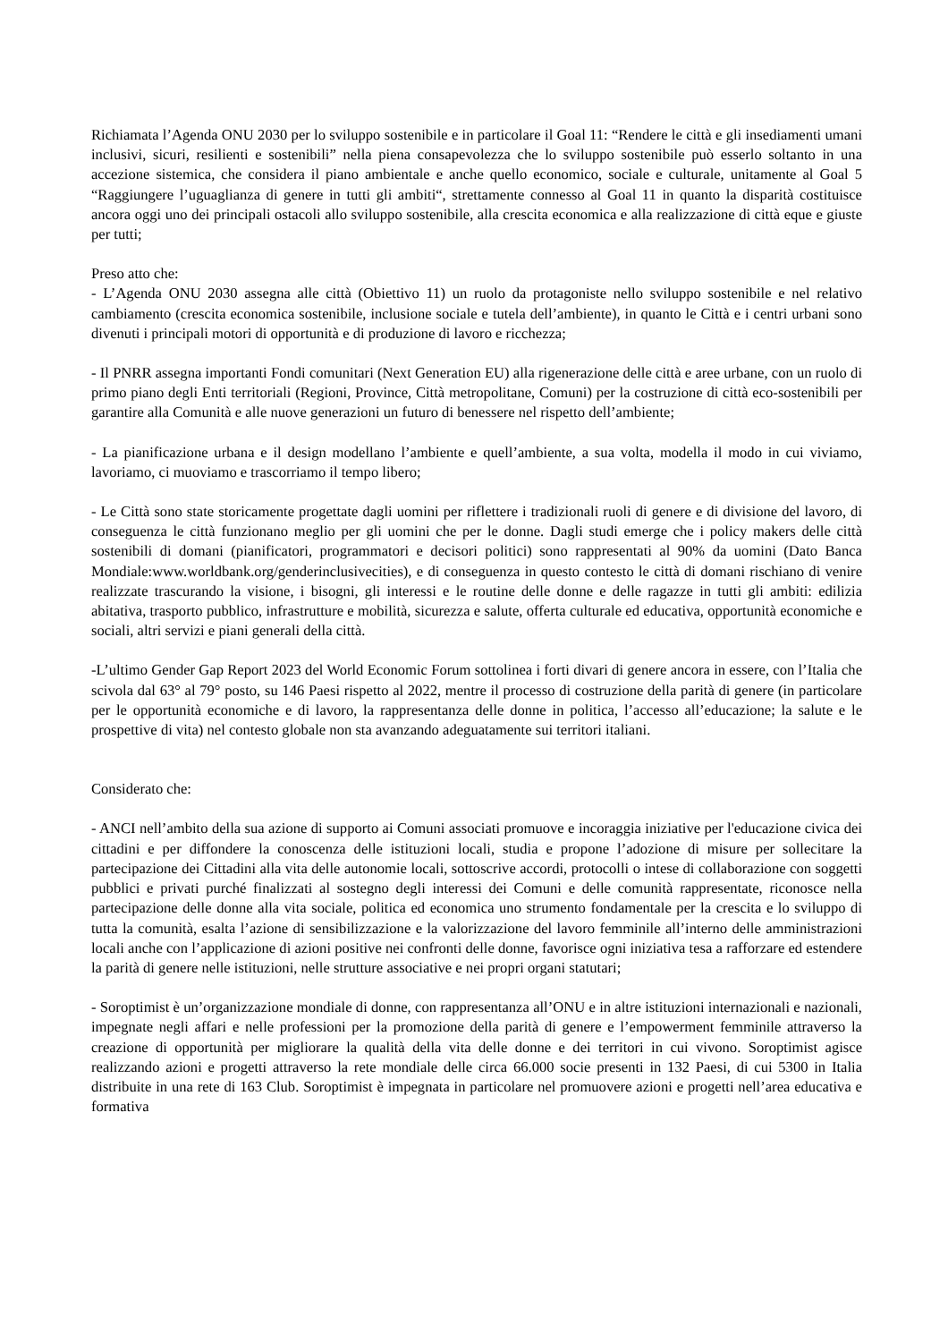Richiamata l’Agenda ONU 2030 per lo sviluppo sostenibile e in particolare il Goal 11: “Rendere le città e gli insediamenti umani inclusivi, sicuri, resilienti e sostenibili” nella piena consapevolezza che lo sviluppo sostenibile può esserlo soltanto in una accezione sistemica, che considera il piano ambientale e anche quello economico, sociale e culturale, unitamente al Goal 5 “Raggiungere l’uguaglianza di genere in tutti gli ambiti“, strettamente connesso al Goal 11 in quanto la disparità costituisce ancora oggi uno dei principali ostacoli allo sviluppo sostenibile, alla crescita economica e alla realizzazione di città eque e giuste per tutti;
Preso atto che:
- L’Agenda ONU 2030 assegna alle città (Obiettivo 11) un ruolo da protagoniste nello sviluppo sostenibile e nel relativo cambiamento (crescita economica sostenibile, inclusione sociale e tutela dell’ambiente), in quanto le Città e i centri urbani sono divenuti i principali motori di opportunità e di produzione di lavoro e ricchezza;
- Il PNRR assegna importanti Fondi comunitari (Next Generation EU) alla rigenerazione delle città e aree urbane, con un ruolo di primo piano degli Enti territoriali (Regioni, Province, Città metropolitane, Comuni) per la costruzione di città eco-sostenibili per garantire alla Comunità e alle nuove generazioni un futuro di benessere nel rispetto dell’ambiente;
- La pianificazione urbana e il design modellano l’ambiente e quell’ambiente, a sua volta, modella il modo in cui viviamo, lavoriamo, ci muoviamo e trascorriamo il tempo libero;
- Le Città sono state storicamente progettate dagli uomini per riflettere i tradizionali ruoli di genere e di divisione del lavoro, di conseguenza le città funzionano meglio per gli uomini che per le donne. Dagli studi emerge che i policy makers delle città sostenibili di domani (pianificatori, programmatori e decisori politici) sono rappresentati al 90% da uomini (Dato Banca Mondiale:www.worldbank.org/genderinclusivecities), e di conseguenza in questo contesto le città di domani rischiano di venire realizzate trascurando la visione, i bisogni, gli interessi e le routine delle donne e delle ragazze in tutti gli ambiti: edilizia abitativa, trasporto pubblico, infrastrutture e mobilità, sicurezza e salute, offerta culturale ed educativa, opportunità economiche e sociali, altri servizi e piani generali della città.
-L’ultimo Gender Gap Report 2023 del World Economic Forum sottolinea i forti divari di genere ancora in essere, con l’Italia che scivola dal 63° al 79° posto, su 146 Paesi rispetto al 2022, mentre il processo di costruzione della parità di genere (in particolare per le opportunità economiche e di lavoro, la rappresentanza delle donne in politica, l’accesso all’educazione; la salute e le prospettive di vita) nel contesto globale non sta avanzando adeguatamente sui territori italiani.
Considerato che:
- ANCI nell’ambito della sua azione di supporto ai Comuni associati promuove e incoraggia iniziative per l'educazione civica dei cittadini e per diffondere la conoscenza delle istituzioni locali, studia e propone l’adozione di misure per sollecitare la partecipazione dei Cittadini alla vita delle autonomie locali, sottoscrive accordi, protocolli o intese di collaborazione con soggetti pubblici e privati purché finalizzati al sostegno degli interessi dei Comuni e delle comunità rappresentate, riconosce nella partecipazione delle donne alla vita sociale, politica ed economica uno strumento fondamentale per la crescita e lo sviluppo di tutta la comunità, esalta l’azione di sensibilizzazione e la valorizzazione del lavoro femminile all’interno delle amministrazioni locali anche con l’applicazione di azioni positive nei confronti delle donne, favorisce ogni iniziativa tesa a rafforzare ed estendere la parità di genere nelle istituzioni, nelle strutture associative e nei propri organi statutari;
- Soroptimist è un’organizzazione mondiale di donne, con rappresentanza all’ONU e in altre istituzioni internazionali e nazionali, impegnate negli affari e nelle professioni per la promozione della parità di genere e l’empowerment femminile attraverso la creazione di opportunità per migliorare la qualità della vita delle donne e dei territori in cui vivono. Soroptimist agisce realizzando azioni e progetti attraverso la rete mondiale delle circa 66.000 socie presenti in 132 Paesi, di cui 5300 in Italia distribuite in una rete di 163 Club. Soroptimist è impegnata in particolare nel promuovere azioni e progetti nell’area educativa e formativa